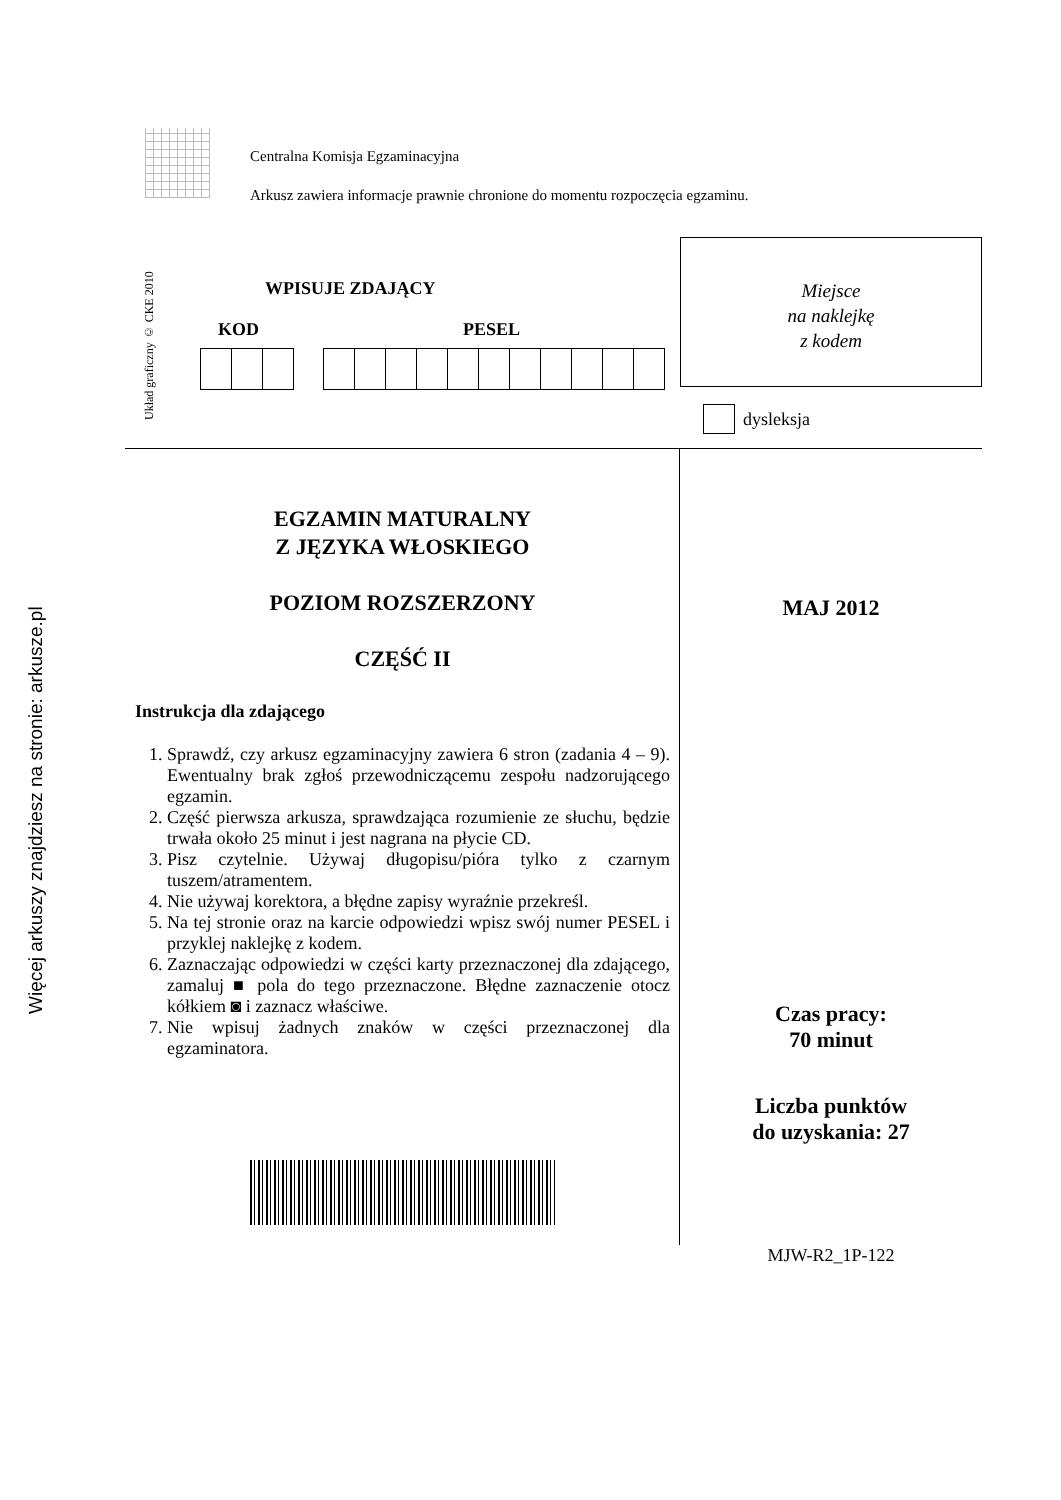Więcej arkuszy znajdziesz na stronie: arkusze.pl
Centralna Komisja Egzaminacyjna
Arkusz zawiera informacje prawnie chronione do momentu rozpoczęcia egzaminu.
Układ graficzny © CKE 2010
WPISUJE ZDAJĄCY
KOD PESEL
Miejsce
na naklejkę
z kodem
dysleksja
EGZAMIN MATURALNY
Z JĘZYKA WŁOSKIEGO
POZIOM ROZSZERZONY
CZĘŚĆ II
Instrukcja dla zdającego
1. Sprawdź, czy arkusz egzaminacyjny zawiera 6 stron (zadania 4 – 9). Ewentualny brak zgłoś przewodniczącemu zespołu nadzorującego egzamin.
2. Część pierwsza arkusza, sprawdzająca rozumienie ze słuchu, będzie trwała około 25 minut i jest nagrana na płycie CD.
3. Pisz czytelnie. Używaj długopisu/pióra tylko z czarnym tuszem/atramentem.
4. Nie używaj korektora, a błędne zapisy wyraźnie przekreśl.
5. Na tej stronie oraz na karcie odpowiedzi wpisz swój numer PESEL i przyklej naklejkę z kodem.
6. Zaznaczając odpowiedzi w części karty przeznaczonej dla zdającego, zamaluj ■ pola do tego przeznaczone. Błędne zaznaczenie otocz kółkiem ◙ i zaznacz właściwe.
7. Nie wpisuj żadnych znaków w części przeznaczonej dla egzaminatora.
MAJ 2012
Czas pracy:
70 minut
Liczba punktów
do uzyskania: 27
MJW-R2_1P-122